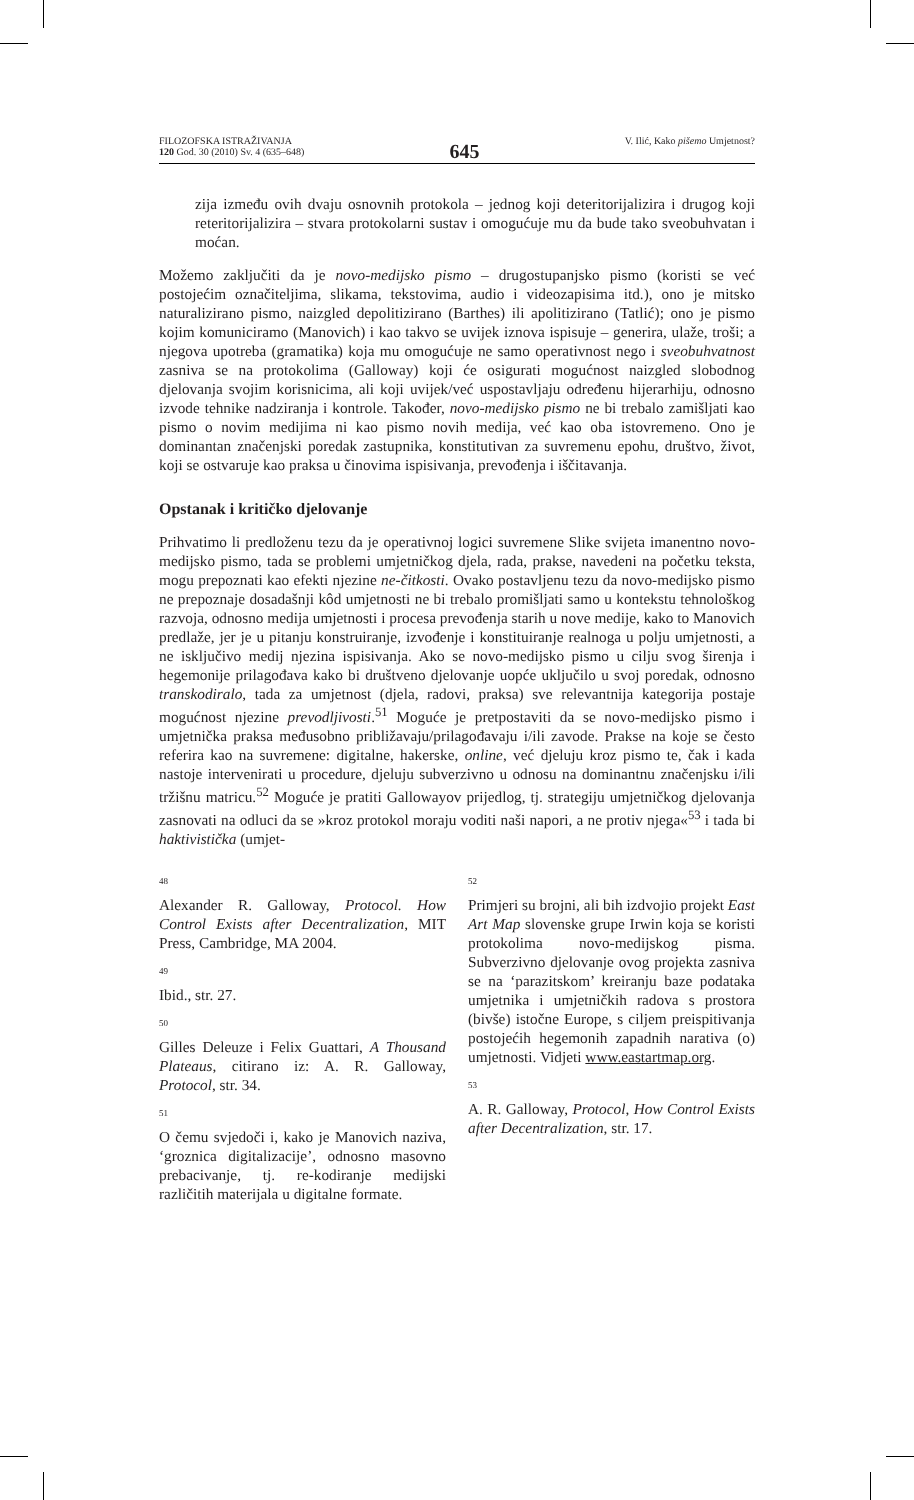FILOZOFSKA ISTRAŽIVANJA
120 God. 30 (2010) Sv. 4 (635–648)
645
V. Ilić, Kako pišemo Umjetnost?
zija između ovih dvaju osnovnih protokola – jednog koji deteritorijalizira i drugog koji reteritorijalizira – stvara protokolarni sustav i omogućuje mu da bude tako sveobuhvatan i moćan.
Možemo zaključiti da je novo-medijsko pismo – drugostupanjsko pismo (koristi se već postojećim označiteljima, slikama, tekstovima, audio i videozapisima itd.), ono je mitsko naturalizirano pismo, naizgled depolitizirano (Barthes) ili apolitizirano (Tatlić); ono je pismo kojim komuniciramo (Manovich) i kao takvo se uvijek iznova ispisuje – generira, ulaže, troši; a njegova upotreba (gramatika) koja mu omogućuje ne samo operativnost nego i sveobuhvatnost zasniva se na protokolima (Galloway) koji će osigurati mogućnost naizgled slobodnog djelovanja svojim korisnicima, ali koji uvijek/već uspostavljaju određenu hijerarhiju, odnosno izvode tehnike nadziranja i kontrole. Također, novo-medijsko pismo ne bi trebalo zamišljati kao pismo o novim medijima ni kao pismo novih medija, već kao oba istovremeno. Ono je dominantan značenjski poredak zastupnika, konstitutivan za suvremenu epohu, društvo, život, koji se ostvaruje kao praksa u činovima ispisivanja, prevođenja i iščitavanja.
Opstanak i kritičko djelovanje
Prihvatimo li predloženu tezu da je operativnoj logici suvremene Slike svijeta imanentno novo-medijsko pismo, tada se problemi umjetničkog djela, rada, prakse, navedeni na početku teksta, mogu prepoznati kao efekti njezine ne-čitkosti. Ovako postavljenu tezu da novo-medijsko pismo ne prepoznaje dosadašnji kôd umjetnosti ne bi trebalo promišljati samo u kontekstu tehnološkog razvoja, odnosno medija umjetnosti i procesa prevođenja starih u nove medije, kako to Manovich predlaže, jer je u pitanju konstruiranje, izvođenje i konstituiranje realnoga u polju umjetnosti, a ne isključivo medij njezina ispisivanja. Ako se novo-medijsko pismo u cilju svog širenja i hegemonije prilagođava kako bi društveno djelovanje uopće uključilo u svoj poredak, odnosno transkodiralo, tada za umjetnost (djela, radovi, praksa) sve relevantnija kategorija postaje mogućnost njezine prevodljivosti.<sup>51</sup> Moguće je pretpostaviti da se novo-medijsko pismo i umjetnička praksa međusobno približavaju/prilagođavaju i/ili zavode. Prakse na koje se često referira kao na suvremene: digitalne, hakerske, online, već djeluju kroz pismo te, čak i kada nastoje intervenirati u procedure, djeluju subverzivno u odnosu na dominantnu značenjsku i/ili tržišnu matricu.<sup>52</sup> Moguće je pratiti Gallowayov prijedlog, tj. strategiju umjetničkog djelovanja zasnovati na odluci da se »kroz protokol moraju voditi naši napori, a ne protiv njega«<sup>53</sup> i tada bi haktivistička (umjet-
48
Alexander R. Galloway, Protocol. How Control Exists after Decentralization, MIT Press, Cambridge, MA 2004.
49
Ibid., str. 27.
50
Gilles Deleuze i Felix Guattari, A Thousand Plateaus, citirano iz: A. R. Galloway, Protocol, str. 34.
51
O čemu svjedoči i, kako je Manovich naziva, ‘groznica digitalizacije’, odnosno masovno prebacivanje, tj. re-kodiranje medijski različitih materijala u digitalne formate.
52
Primjeri su brojni, ali bih izdvojio projekt East Art Map slovenske grupe Irwin koja se koristi protokolima novo-medijskog pisma. Subverzivno djelovanje ovog projekta zasniva se na ‘parazitskom’ kreiranju baze podataka umjetnika i umjetničkih radova s prostora (bivše) istočne Europe, s ciljem preispitivanja postojećih hegemonih zapadnih narativa (o) umjetnosti. Vidjeti www.eastartmap.org.
53
A. R. Galloway, Protocol, How Control Exists after Decentralization, str. 17.